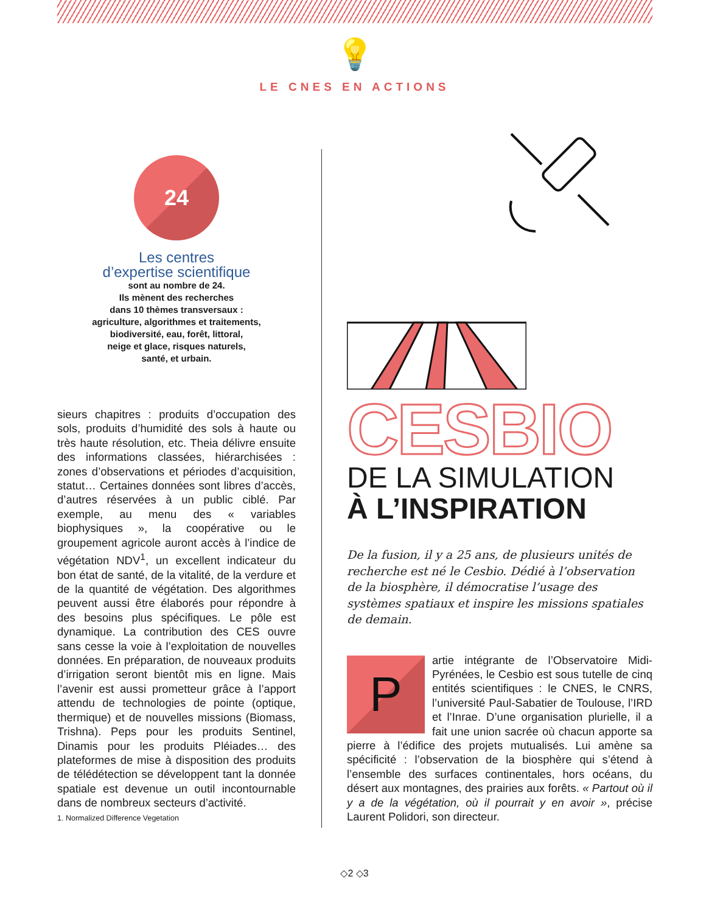💡
LE CNES EN ACTIONS
24
Les centres
d’expertise scientifique
sont au nombre de 24.
Ils mènent des recherches
dans 10 thèmes transversaux :
agriculture, algorithmes et traitements,
biodiversité, eau, forêt, littoral,
neige et glace, risques naturels,
santé, et urbain.
sieurs chapitres : produits d’occupation des sols, produits d’humidité des sols à haute ou très haute résolution, etc. Theia délivre ensuite des informations classées, hiérarchisées : zones d’observations et périodes d’acquisition, statut… Certaines données sont libres d’accès, d’autres réservées à un public ciblé. Par exemple, au menu des « variables biophysiques », la coopérative ou le groupement agricole auront accès à l’indice de végétation NDV<sup>1</sup>, un excellent indicateur du bon état de santé, de la vitalité, de la verdure et de la quantité de végétation. Des algorithmes peuvent aussi être élaborés pour répondre à des besoins plus spécifiques. Le pôle est dynamique. La contribution des CES ouvre sans cesse la voie à l’exploitation de nouvelles données. En préparation, de nouveaux produits d’irrigation seront bientôt mis en ligne. Mais l’avenir est aussi prometteur grâce à l’apport attendu de technologies de pointe (optique, thermique) et de nouvelles missions (Biomass, Trishna). Peps pour les produits Sentinel, Dinamis pour les produits Pléiades… des plateformes de mise à disposition des produits de télédétection se développent tant la donnée spatiale est devenue un outil incontournable dans de nombreux secteurs d’activité.
1. Normalized Difference Vegetation
CESBIO
DE LA SIMULATION
À L’INSPIRATION
De la fusion, il y a 25 ans, de plusieurs unités de recherche est né le Cesbio. Dédié à l’observation de la biosphère, il démocratise l’usage des systèmes spatiaux et inspire les missions spatiales de demain.
P
artie intégrante de l’Observatoire Midi-Pyrénées, le Cesbio est sous tutelle de cinq entités scientifiques : le CNES, le CNRS, l’université Paul-Sabatier de Toulouse, l’IRD et l’Inrae. D’une organisation plurielle, il a fait une union sacrée où chacun apporte sa pierre à l’édifice des projets mutualisés. Lui amène sa spécificité : l’observation de la biosphère qui s’étend à l’ensemble des surfaces continentales, hors océans, du désert aux montagnes, des prairies aux forêts. « Partout où il y a de la végétation, où il pourrait y en avoir », précise Laurent Polidori, son directeur.
◇2 ◇3